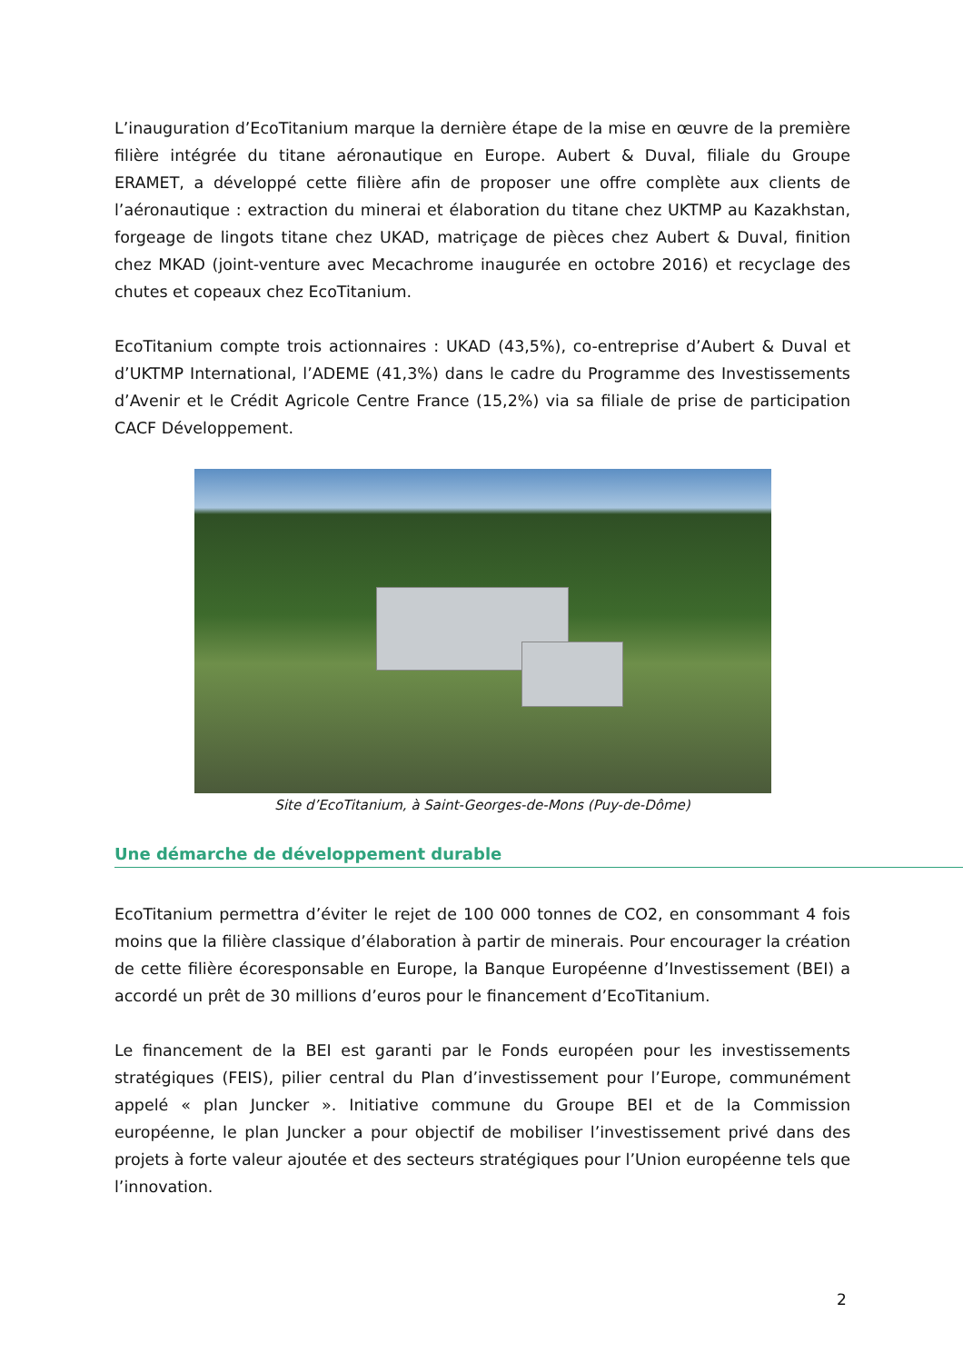L’inauguration d’EcoTitanium marque la dernière étape de la mise en œuvre de la première filière intégrée du titane aéronautique en Europe. Aubert & Duval, filiale du Groupe ERAMET, a développé cette filière afin de proposer une offre complète aux clients de l’aéronautique : extraction du minerai et élaboration du titane chez UKTMP au Kazakhstan, forgeage de lingots titane chez UKAD, matriçage de pièces chez Aubert & Duval, finition chez MKAD (joint-venture avec Mecachrome inaugurée en octobre 2016) et recyclage des chutes et copeaux chez EcoTitanium.
EcoTitanium compte trois actionnaires : UKAD (43,5%), co-entreprise d’Aubert & Duval et d’UKTMP International, l’ADEME (41,3%) dans le cadre du Programme des Investissements d’Avenir et le Crédit Agricole Centre France (15,2%) via sa filiale de prise de participation CACF Développement.
Site d’EcoTitanium, à Saint-Georges-de-Mons (Puy-de-Dôme)
Une démarche de développement durable
EcoTitanium permettra d’éviter le rejet de 100 000 tonnes de CO2, en consommant 4 fois moins que la filière classique d’élaboration à partir de minerais. Pour encourager la création de cette filière écoresponsable en Europe, la Banque Européenne d’Investissement (BEI) a accordé un prêt de 30 millions d’euros pour le financement d’EcoTitanium.
Le financement de la BEI est garanti par le Fonds européen pour les investissements stratégiques (FEIS), pilier central du Plan d’investissement pour l’Europe, communément appelé « plan Juncker ». Initiative commune du Groupe BEI et de la Commission européenne, le plan Juncker a pour objectif de mobiliser l’investissement privé dans des projets à forte valeur ajoutée et des secteurs stratégiques pour l’Union européenne tels que l’innovation.
2